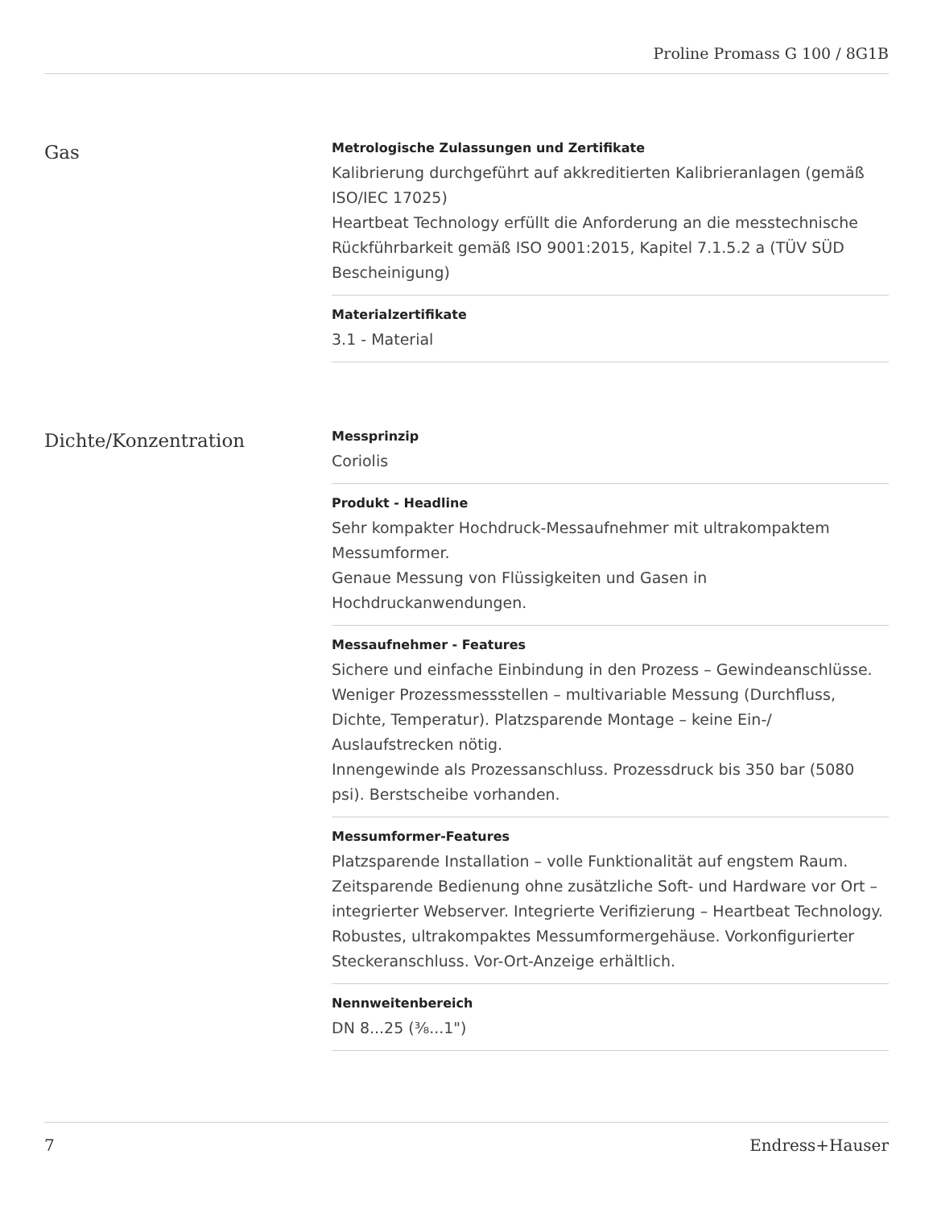Proline Promass G 100 / 8G1B
Gas
Metrologische Zulassungen und Zertifikate
Kalibrierung durchgeführt auf akkreditierten Kalibrieranlagen (gemäß ISO/IEC 17025)
Heartbeat Technology erfüllt die Anforderung an die messtechnische Rückführbarkeit gemäß ISO 9001:2015, Kapitel 7.1.5.2 a (TÜV SÜD Bescheinigung)
Materialzertifikate
3.1 - Material
Dichte/Konzentration
Messprinzip
Coriolis
Produkt - Headline
Sehr kompakter Hochdruck-Messaufnehmer mit ultrakompaktem Messumformer.
Genaue Messung von Flüssigkeiten und Gasen in Hochdruckanwendungen.
Messaufnehmer - Features
Sichere und einfache Einbindung in den Prozess – Gewindeanschlüsse. Weniger Prozessmessstellen – multivariable Messung (Durchfluss, Dichte, Temperatur). Platzsparende Montage – keine Ein-/ Auslaufstrecken nötig.
Innengewinde als Prozessanschluss. Prozessdruck bis 350 bar (5080 psi). Berstscheibe vorhanden.
Messumformer-Features
Platzsparende Installation – volle Funktionalität auf engstem Raum. Zeitsparende Bedienung ohne zusätzliche Soft- und Hardware vor Ort – integrierter Webserver. Integrierte Verifizierung – Heartbeat Technology. Robustes, ultrakompaktes Messumformergehäuse. Vorkonfigurierter Steckeranschluss. Vor-Ort-Anzeige erhältlich.
Nennweitenbereich
DN 8...25 (⅜...1")
7 Endress+Hauser